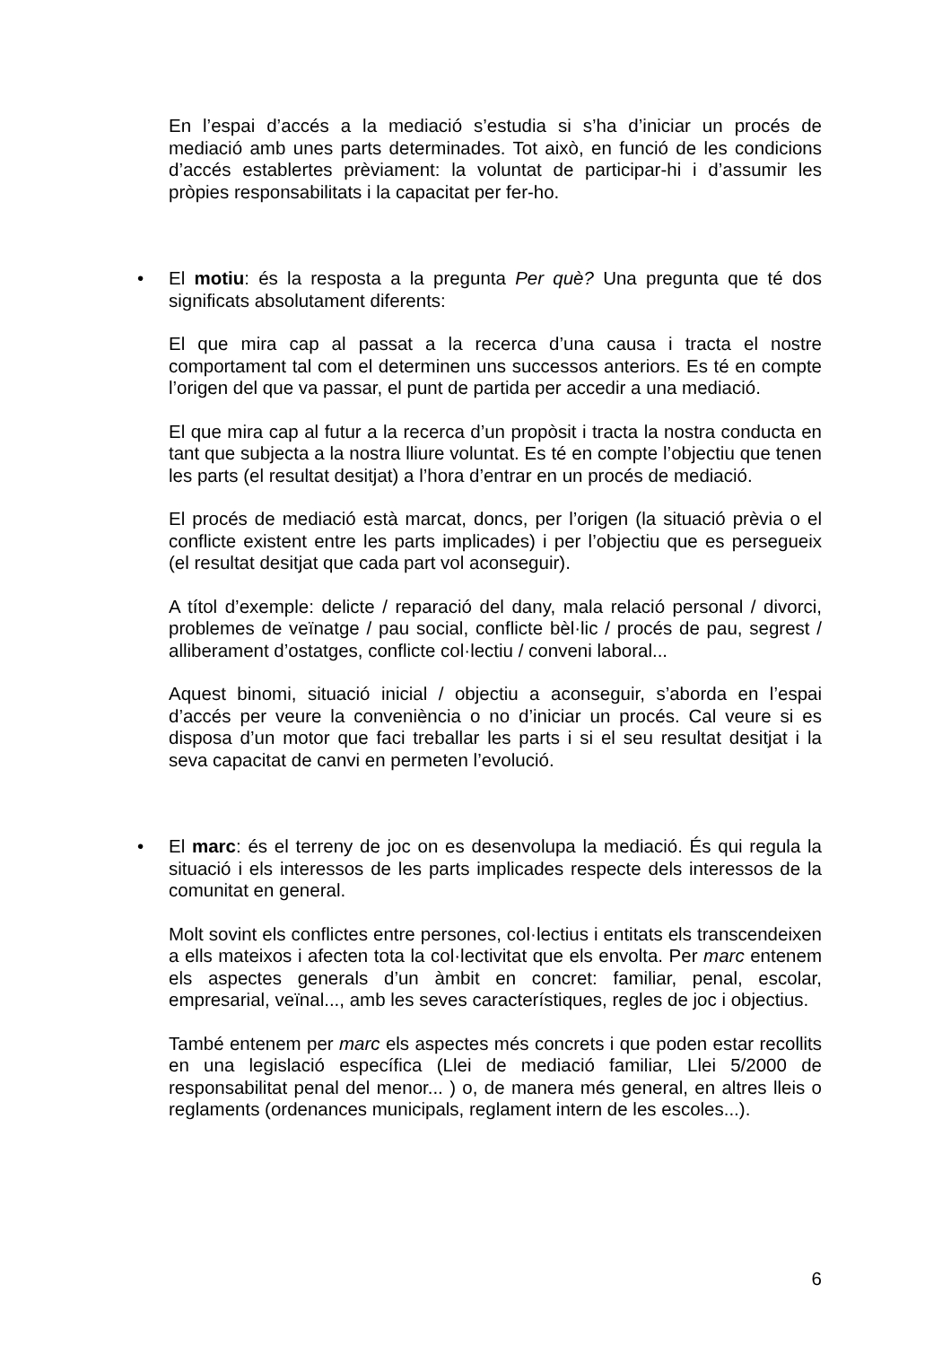En l’espai d’accés a la mediació s’estudia si s’ha d’iniciar un procés de mediació amb unes parts determinades. Tot això, en funció de les condicions d’accés establertes prèviament: la voluntat de participar-hi i d’assumir les pròpies responsabilitats i la capacitat per fer-ho.
• El motiu: és la resposta a la pregunta Per què? Una pregunta que té dos significats absolutament diferents:
El que mira cap al passat a la recerca d’una causa i tracta el nostre comportament tal com el determinen uns successos anteriors. Es té en compte l’origen del que va passar, el punt de partida per accedir a una mediació.
El que mira cap al futur a la recerca d’un propòsit i tracta la nostra conducta en tant que subjecta a la nostra lliure voluntat. Es té en compte l’objectiu que tenen les parts (el resultat desitjat) a l’hora d’entrar en un procés de mediació.
El procés de mediació està marcat, doncs, per l’origen (la situació prèvia o el conflicte existent entre les parts implicades) i per l’objectiu que es persegueix (el resultat desitjat que cada part vol aconseguir).
A títol d’exemple: delicte / reparació del dany, mala relació personal / divorci, problemes de veïnatge / pau social, conflicte bèl·lic / procés de pau, segrest / alliberament d’ostatges, conflicte col·lectiu / conveni laboral...
Aquest binomi, situació inicial / objectiu a aconseguir, s’aborda en l’espai d’accés per veure la conveniència o no d’iniciar un procés. Cal veure si es disposa d’un motor que faci treballar les parts i si el seu resultat desitjat i la seva capacitat de canvi en permeten l’evolució.
• El marc: és el terreny de joc on es desenvolupa la mediació. És qui regula la situació i els interessos de les parts implicades respecte dels interessos de la comunitat en general.
Molt sovint els conflictes entre persones, col·lectius i entitats els transcendeixen a ells mateixos i afecten tota la col·lectivitat que els envolta. Per marc entenem els aspectes generals d’un àmbit en concret: familiar, penal, escolar, empresarial, veïnal..., amb les seves característiques, regles de joc i objectius.
També entenem per marc els aspectes més concrets i que poden estar recollits en una legislació específica (Llei de mediació familiar, Llei 5/2000 de responsabilitat penal del menor... ) o, de manera més general, en altres lleis o reglaments (ordenances municipals, reglament intern de les escoles...).
6